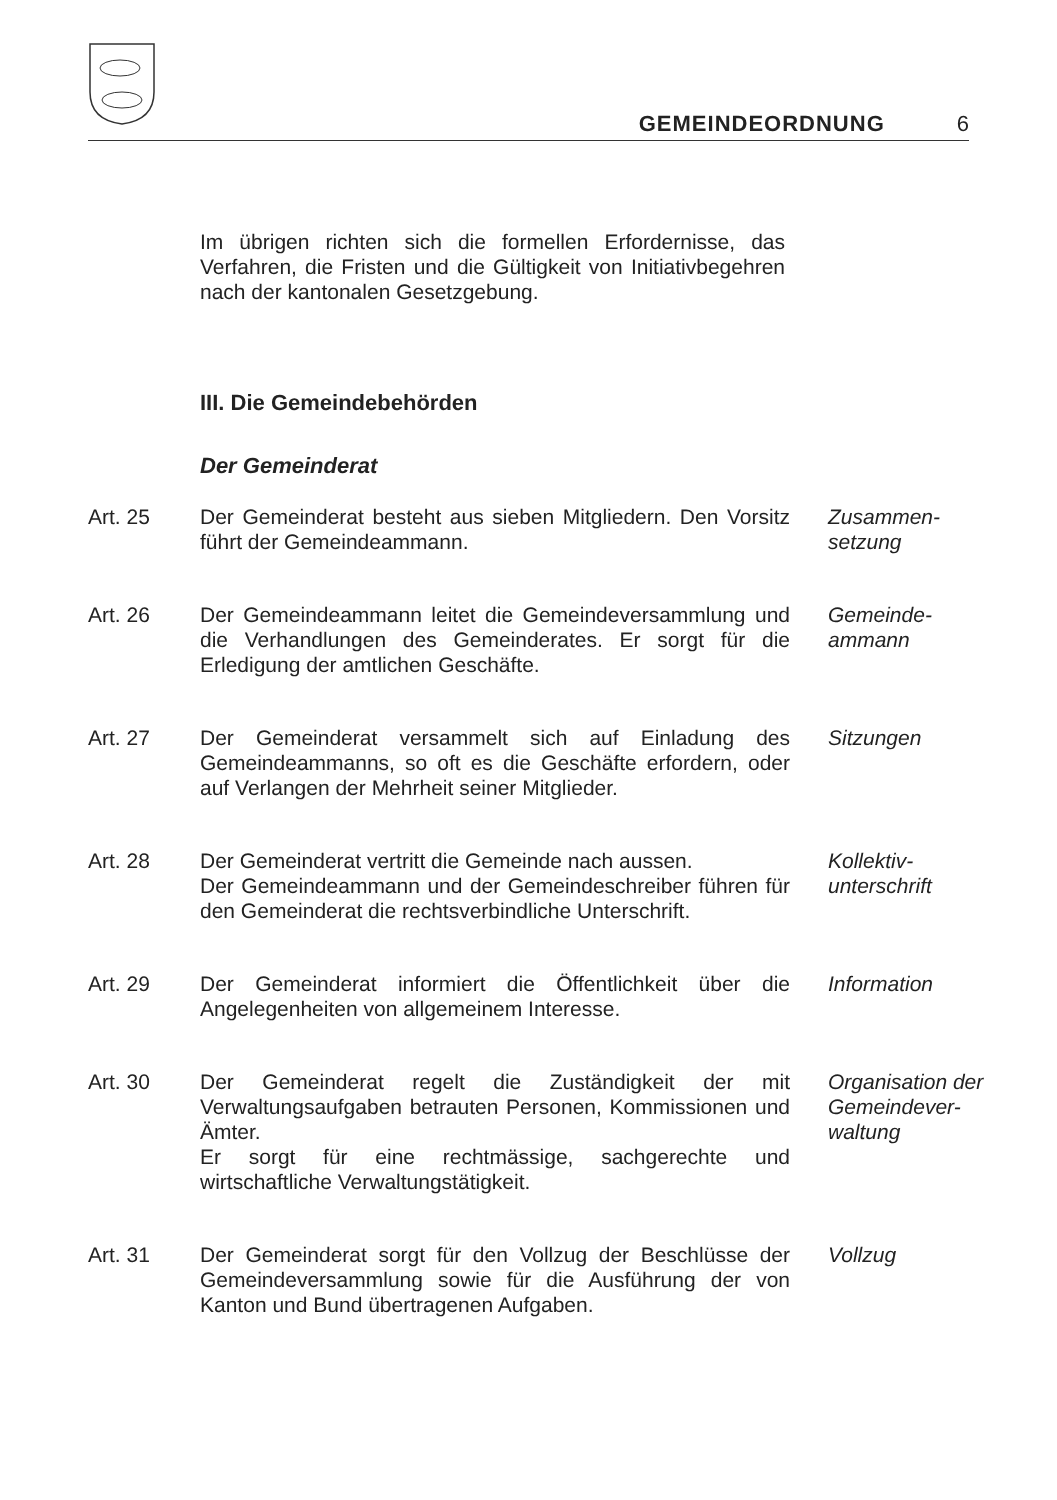GEMEINDEORDNUNG 6
Im übrigen richten sich die formellen Erfordernisse, das Verfahren, die Fristen und die Gültigkeit von Initiativbegehren nach der kantonalen Gesetzgebung.
III. Die Gemeindebehörden
Der Gemeinderat
Art. 25 Der Gemeinderat besteht aus sieben Mitgliedern. Den Vorsitz führt der Gemeindeammann.
Zusammen-
setzung
Art. 26 Der Gemeindeammann leitet die Gemeindeversammlung und die Verhandlungen des Gemeinderates. Er sorgt für die Erledigung der amtlichen Geschäfte.
Gemeinde-
ammann
Art. 27 Der Gemeinderat versammelt sich auf Einladung des Gemeindeammanns, so oft es die Geschäfte erfordern, oder auf Verlangen der Mehrheit seiner Mitglieder.
Sitzungen
Art. 28 Der Gemeinderat vertritt die Gemeinde nach aussen.
Der Gemeindeammann und der Gemeindeschreiber führen für den Gemeinderat die rechtsverbindliche Unterschrift.
Kollektiv-
unterschrift
Art. 29 Der Gemeinderat informiert die Öffentlichkeit über die Angelegenheiten von allgemeinem Interesse.
Information
Art. 30 Der Gemeinderat regelt die Zuständigkeit der mit Verwaltungsaufgaben betrauten Personen, Kommissionen und Ämter.
Er sorgt für eine rechtmässige, sachgerechte und wirtschaftliche Verwaltungstätigkeit.
Organisation der
Gemeindever-
waltung
Art. 31 Der Gemeinderat sorgt für den Vollzug der Beschlüsse der Gemeindeversammlung sowie für die Ausführung der von Kanton und Bund übertragenen Aufgaben.
Vollzug